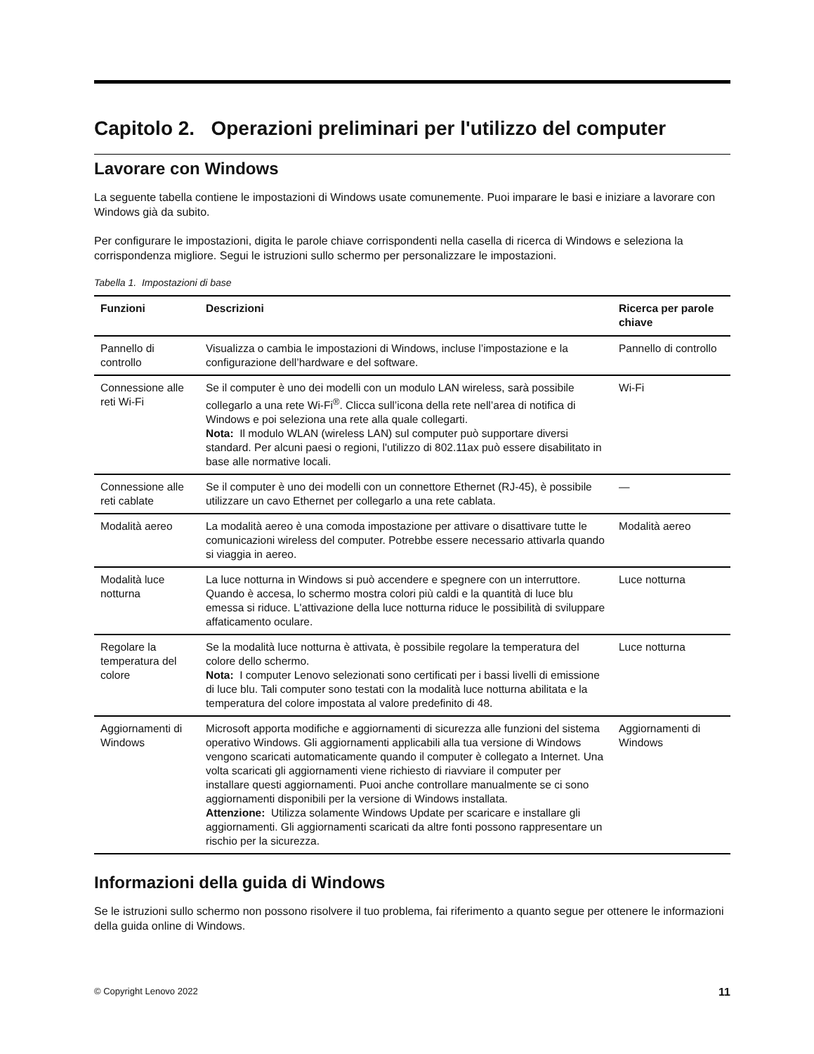Capitolo 2. Operazioni preliminari per l'utilizzo del computer
Lavorare con Windows
La seguente tabella contiene le impostazioni di Windows usate comunemente. Puoi imparare le basi e iniziare a lavorare con Windows già da subito.
Per configurare le impostazioni, digita le parole chiave corrispondenti nella casella di ricerca di Windows e seleziona la corrispondenza migliore. Segui le istruzioni sullo schermo per personalizzare le impostazioni.
Tabella 1. Impostazioni di base
| Funzioni | Descrizioni | Ricerca per parole chiave |
| --- | --- | --- |
| Pannello di controllo | Visualizza o cambia le impostazioni di Windows, incluse l’impostazione e la configurazione dell’hardware e del software. | Pannello di controllo |
| Connessione alle reti Wi-Fi | Se il computer è uno dei modelli con un modulo LAN wireless, sarà possibile collegarlo a una rete Wi-Fi<sup>®</sup>. Clicca sull’icona della rete nell’area di notifica di Windows e poi seleziona una rete alla quale collegarti. Nota: Il modulo WLAN (wireless LAN) sul computer può supportare diversi standard. Per alcuni paesi o regioni, l'utilizzo di 802.11ax può essere disabilitato in base alle normative locali. | Wi-Fi |
| Connessione alle reti cablate | Se il computer è uno dei modelli con un connettore Ethernet (RJ-45), è possibile utilizzare un cavo Ethernet per collegarlo a una rete cablata. | — |
| Modalità aereo | La modalità aereo è una comoda impostazione per attivare o disattivare tutte le comunicazioni wireless del computer. Potrebbe essere necessario attivarla quando si viaggia in aereo. | Modalità aereo |
| Modalità luce notturna | La luce notturna in Windows si può accendere e spegnere con un interruttore. Quando è accesa, lo schermo mostra colori più caldi e la quantità di luce blu emessa si riduce. L'attivazione della luce notturna riduce le possibilità di sviluppare affaticamento oculare. | Luce notturna |
| Regolare la temperatura del colore | Se la modalità luce notturna è attivata, è possibile regolare la temperatura del colore dello schermo. Nota: I computer Lenovo selezionati sono certificati per i bassi livelli di emissione di luce blu. Tali computer sono testati con la modalità luce notturna abilitata e la temperatura del colore impostata al valore predefinito di 48. | Luce notturna |
| Aggiornamenti di Windows | Microsoft apporta modifiche e aggiornamenti di sicurezza alle funzioni del sistema operativo Windows. Gli aggiornamenti applicabili alla tua versione di Windows vengono scaricati automaticamente quando il computer è collegato a Internet. Una volta scaricati gli aggiornamenti viene richiesto di riavviare il computer per installare questi aggiornamenti. Puoi anche controllare manualmente se ci sono aggiornamenti disponibili per la versione di Windows installata. Attenzione: Utilizza solamente Windows Update per scaricare e installare gli aggiornamenti. Gli aggiornamenti scaricati da altre fonti possono rappresentare un rischio per la sicurezza. | Aggiornamenti di Windows |
Informazioni della guida di Windows
Se le istruzioni sullo schermo non possono risolvere il tuo problema, fai riferimento a quanto segue per ottenere le informazioni della guida online di Windows.
© Copyright Lenovo 2022 11